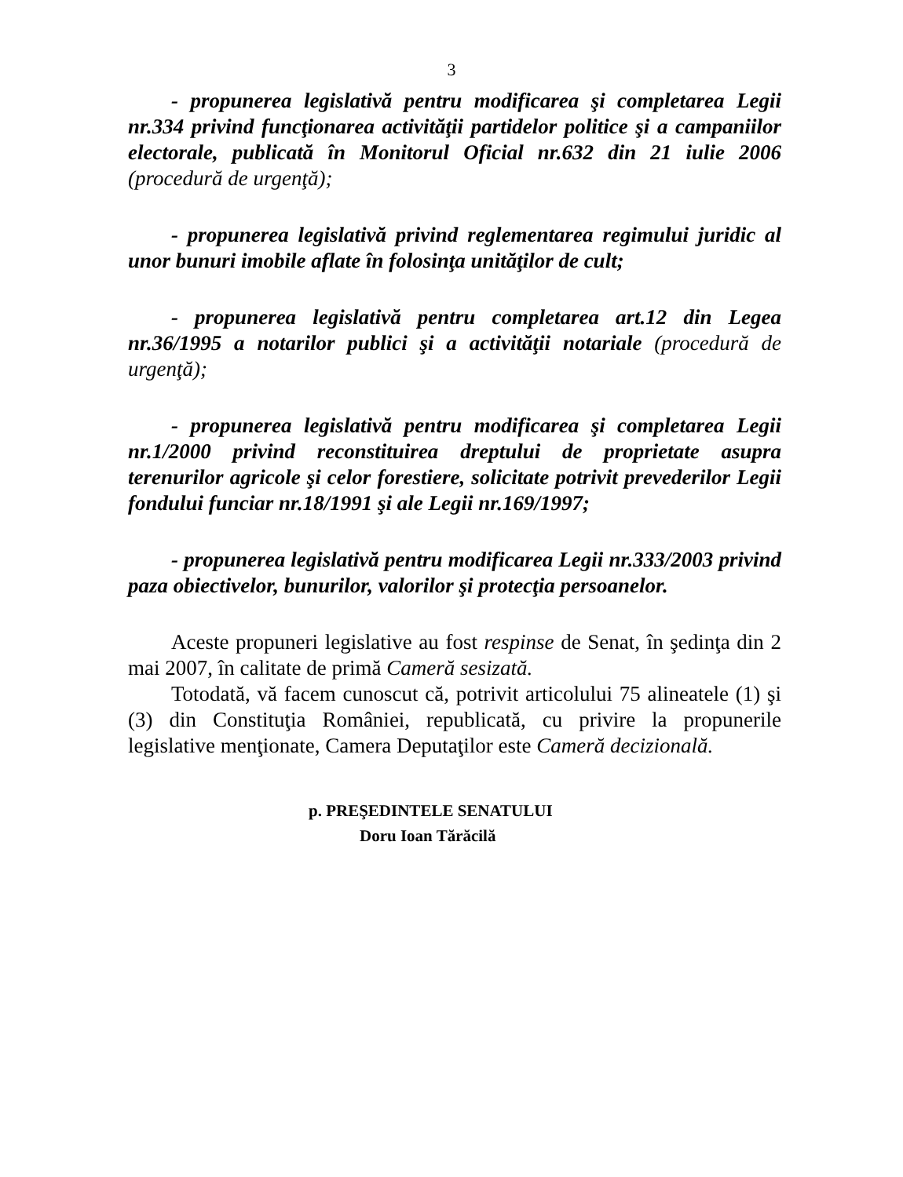3
- propunerea legislativă pentru modificarea şi completarea Legii nr.334 privind funcţionarea activităţii partidelor politice şi a campaniilor electorale, publicată în Monitorul Oficial nr.632 din 21 iulie 2006 (procedură de urgenţă);
- propunerea legislativă privind reglementarea regimului juridic al unor bunuri imobile aflate în folosinţa unităţilor de cult;
- propunerea legislativă pentru completarea art.12 din Legea nr.36/1995 a notarilor publici şi a activităţii notariale (procedură de urgenţă);
- propunerea legislativă pentru modificarea şi completarea Legii nr.1/2000 privind reconstituirea dreptului de proprietate asupra terenurilor agricole şi celor forestiere, solicitate potrivit prevederilor Legii fondului funciar nr.18/1991 şi ale Legii nr.169/1997;
- propunerea legislativă pentru modificarea Legii nr.333/2003 privind paza obiectivelor, bunurilor, valorilor şi protecţia persoanelor.
Aceste propuneri legislative au fost respinse de Senat, în şedinţa din 2 mai 2007, în calitate de primă Cameră sesizată.
Totodată, vă facem cunoscut că, potrivit articolului 75 alineatele (1) şi (3) din Constituţia României, republicată, cu privire la propunerile legislative menţionate, Camera Deputaţilor este Cameră decizională.
p. PREŞEDINTELE SENATULUI
Doru Ioan Tărăcilă